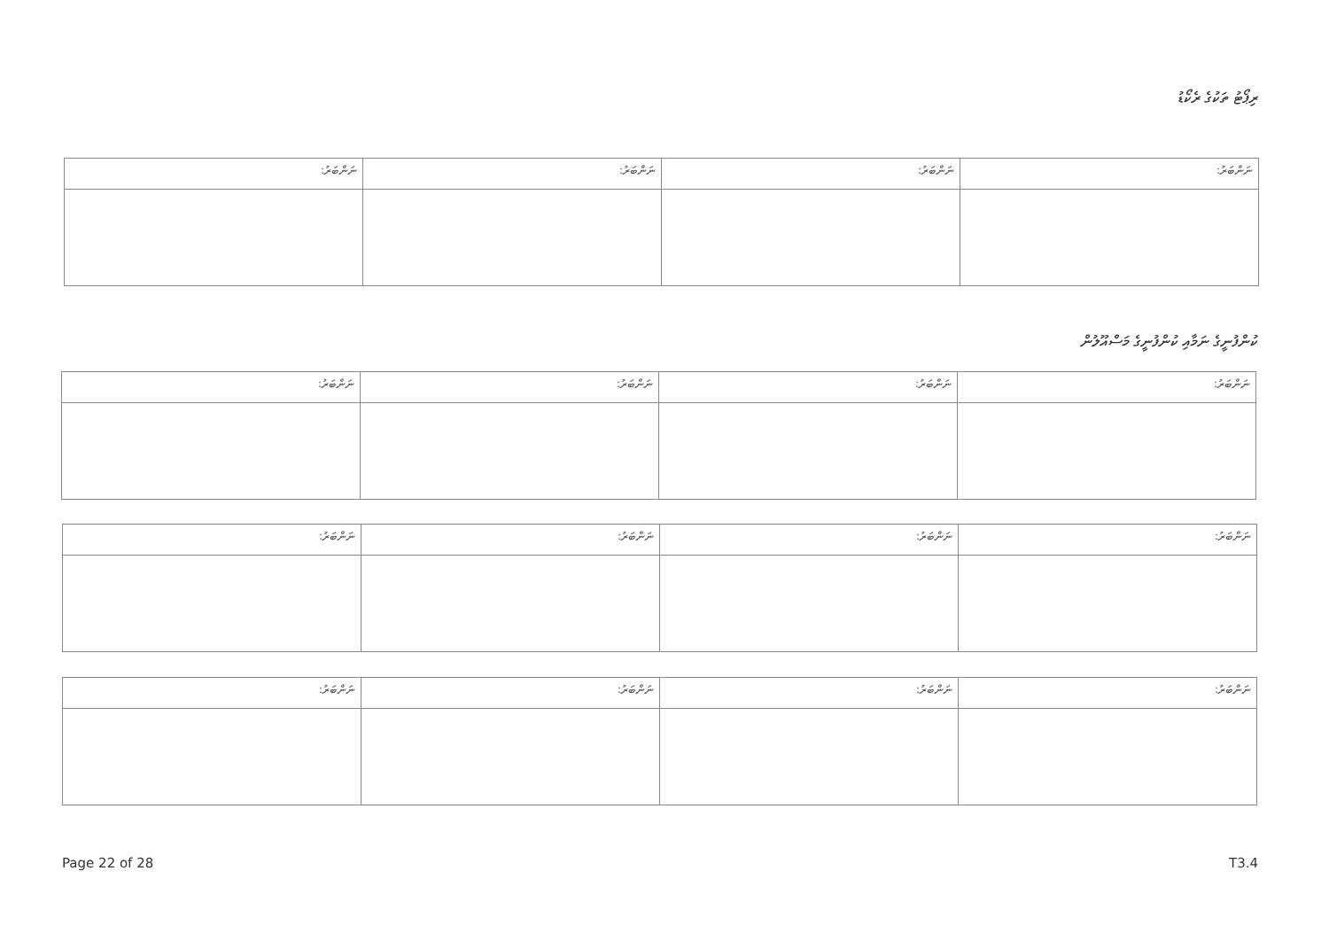ރިޕޯޓު ތަކުގެ ރެކޯޑު
| ނަންބަރު: | ނަންބަރު: | ނަންބަރު: | ނަންބަރު: |
ކުންފުނީގެ ނަމާއި ކުންފުނީގެ މަސްއޫލުން
| ނަންބަރު: | ނަންބަރު: | ނަންބަރު: | ނަންބަރު: |
| ނަންބަރު: | ނަންބަރު: | ނަންބަރު: | ނަންބަރު: |
| ނަންބަރު: | ނަންބަރު: | ނަންބަރު: | ނަންބަރު: |
Page 22 of 28 T3.4